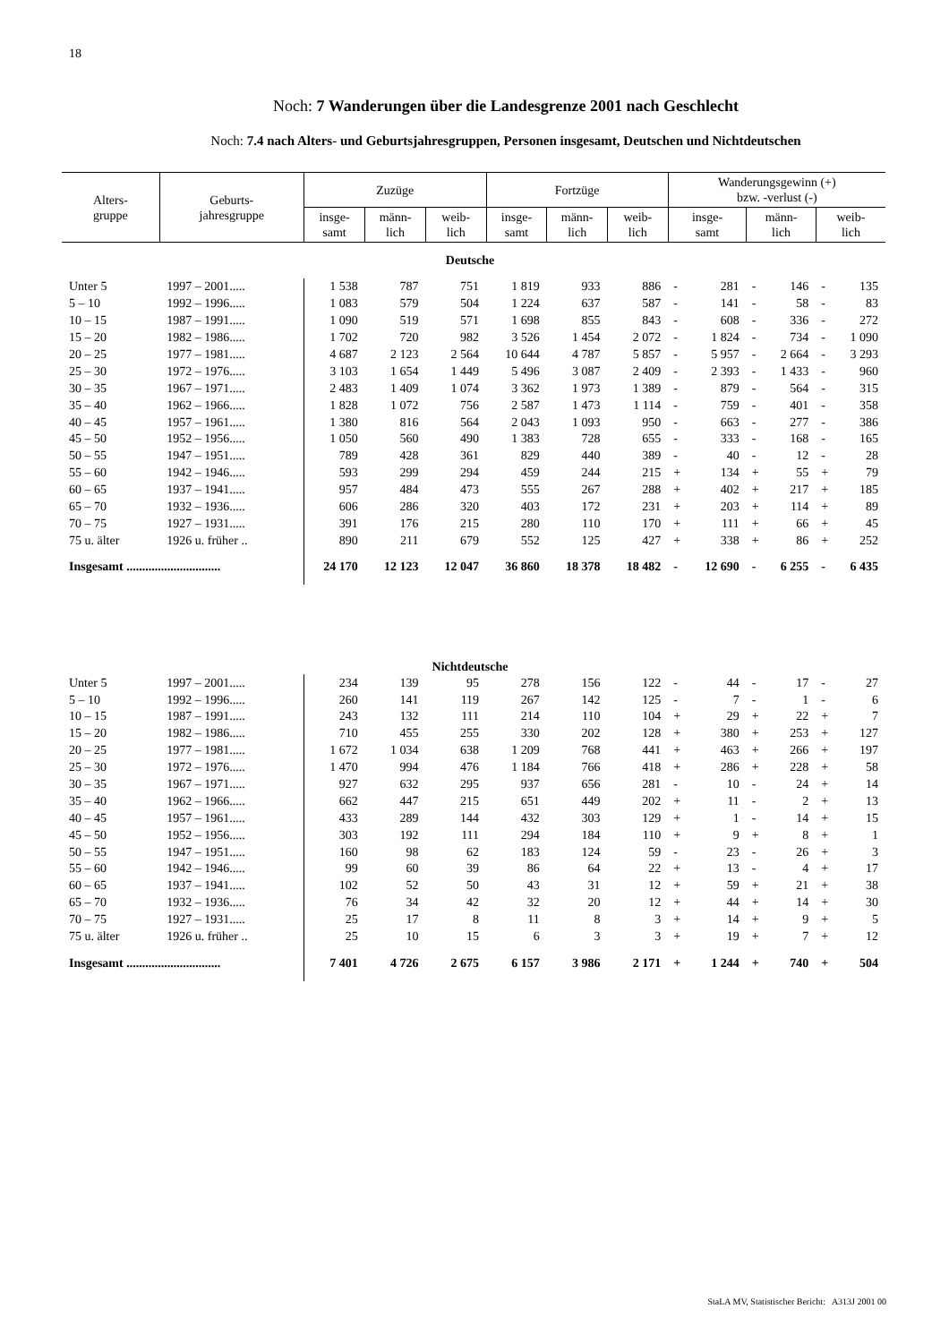18
Noch: 7 Wanderungen über die Landesgrenze 2001 nach Geschlecht
Noch: 7.4 nach Alters- und Geburtsjahresgruppen, Personen insgesamt, Deutschen und Nichtdeutschen
| Alters- gruppe | Geburts- jahresgruppe | Zuzüge | | | Fortzüge | | | Wanderungsgewinn (+) bzw. -verlust (-) | | | | | |
| --- | --- | --- | --- | --- | --- | --- | --- | --- | --- | --- | --- | --- | --- |
| | | insge- samt | männ- lich | weib- lich | insge- samt | männ- lich | weib- lich | insge- samt | | männ- lich | | weib- lich | |
| Deutsche | | | | | | | | | | | | | |
| Unter 5 | 1997 – 2001..... | 1 538 | 787 | 751 | 1 819 | 933 | 886 | - | 281 | - | 146 | - | 135 |
| 5 – 10 | 1992 – 1996..... | 1 083 | 579 | 504 | 1 224 | 637 | 587 | - | 141 | - | 58 | - | 83 |
| 10 – 15 | 1987 – 1991..... | 1 090 | 519 | 571 | 1 698 | 855 | 843 | - | 608 | - | 336 | - | 272 |
| 15 – 20 | 1982 – 1986..... | 1 702 | 720 | 982 | 3 526 | 1 454 | 2 072 | - | 1 824 | - | 734 | - | 1 090 |
| 20 – 25 | 1977 – 1981..... | 4 687 | 2 123 | 2 564 | 10 644 | 4 787 | 5 857 | - | 5 957 | - | 2 664 | - | 3 293 |
| 25 – 30 | 1972 – 1976..... | 3 103 | 1 654 | 1 449 | 5 496 | 3 087 | 2 409 | - | 2 393 | - | 1 433 | - | 960 |
| 30 – 35 | 1967 – 1971..... | 2 483 | 1 409 | 1 074 | 3 362 | 1 973 | 1 389 | - | 879 | - | 564 | - | 315 |
| 35 – 40 | 1962 – 1966..... | 1 828 | 1 072 | 756 | 2 587 | 1 473 | 1 114 | - | 759 | - | 401 | - | 358 |
| 40 – 45 | 1957 – 1961..... | 1 380 | 816 | 564 | 2 043 | 1 093 | 950 | - | 663 | - | 277 | - | 386 |
| 45 – 50 | 1952 – 1956..... | 1 050 | 560 | 490 | 1 383 | 728 | 655 | - | 333 | - | 168 | - | 165 |
| 50 – 55 | 1947 – 1951..... | 789 | 428 | 361 | 829 | 440 | 389 | - | 40 | - | 12 | - | 28 |
| 55 – 60 | 1942 – 1946..... | 593 | 299 | 294 | 459 | 244 | 215 | + | 134 | + | 55 | + | 79 |
| 60 – 65 | 1937 – 1941..... | 957 | 484 | 473 | 555 | 267 | 288 | + | 402 | + | 217 | + | 185 |
| 65 – 70 | 1932 – 1936..... | 606 | 286 | 320 | 403 | 172 | 231 | + | 203 | + | 114 | + | 89 |
| 70 – 75 | 1927 – 1931..... | 391 | 176 | 215 | 280 | 110 | 170 | + | 111 | + | 66 | + | 45 |
| 75 u. älter | 1926 u. früher .. | 890 | 211 | 679 | 552 | 125 | 427 | + | 338 | + | 86 | + | 252 |
| Insgesamt .............................. | | 24 170 | 12 123 | 12 047 | 36 860 | 18 378 | 18 482 | - | 12 690 | - | 6 255 | - | 6 435 |
| Nichtdeutsche | | | | | | | | | | | | | |
| Unter 5 | 1997 – 2001..... | 234 | 139 | 95 | 278 | 156 | 122 | - | 44 | - | 17 | - | 27 |
| 5 – 10 | 1992 – 1996..... | 260 | 141 | 119 | 267 | 142 | 125 | - | 7 | - | 1 | - | 6 |
| 10 – 15 | 1987 – 1991..... | 243 | 132 | 111 | 214 | 110 | 104 | + | 29 | + | 22 | + | 7 |
| 15 – 20 | 1982 – 1986..... | 710 | 455 | 255 | 330 | 202 | 128 | + | 380 | + | 253 | + | 127 |
| 20 – 25 | 1977 – 1981..... | 1 672 | 1 034 | 638 | 1 209 | 768 | 441 | + | 463 | + | 266 | + | 197 |
| 25 – 30 | 1972 – 1976..... | 1 470 | 994 | 476 | 1 184 | 766 | 418 | + | 286 | + | 228 | + | 58 |
| 30 – 35 | 1967 – 1971..... | 927 | 632 | 295 | 937 | 656 | 281 | - | 10 | - | 24 | + | 14 |
| 35 – 40 | 1962 – 1966..... | 662 | 447 | 215 | 651 | 449 | 202 | + | 11 | - | 2 | + | 13 |
| 40 – 45 | 1957 – 1961..... | 433 | 289 | 144 | 432 | 303 | 129 | + | 1 | - | 14 | + | 15 |
| 45 – 50 | 1952 – 1956..... | 303 | 192 | 111 | 294 | 184 | 110 | + | 9 | + | 8 | + | 1 |
| 50 – 55 | 1947 – 1951..... | 160 | 98 | 62 | 183 | 124 | 59 | - | 23 | - | 26 | + | 3 |
| 55 – 60 | 1942 – 1946..... | 99 | 60 | 39 | 86 | 64 | 22 | + | 13 | - | 4 | + | 17 |
| 60 – 65 | 1937 – 1941..... | 102 | 52 | 50 | 43 | 31 | 12 | + | 59 | + | 21 | + | 38 |
| 65 – 70 | 1932 – 1936..... | 76 | 34 | 42 | 32 | 20 | 12 | + | 44 | + | 14 | + | 30 |
| 70 – 75 | 1927 – 1931..... | 25 | 17 | 8 | 11 | 8 | 3 | + | 14 | + | 9 | + | 5 |
| 75 u. älter | 1926 u. früher .. | 25 | 10 | 15 | 6 | 3 | 3 | + | 19 | + | 7 | + | 12 |
| Insgesamt .............................. | | 7 401 | 4 726 | 2 675 | 6 157 | 3 986 | 2 171 | + | 1 244 | + | 740 | + | 504 |
StaLA MV, Statistischer Bericht: A313J 2001 00